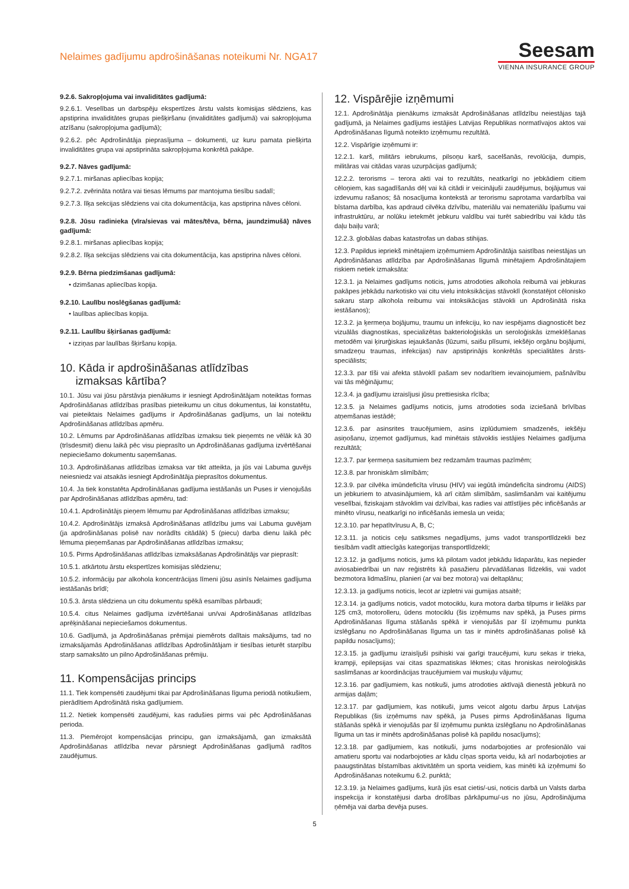Nelaimes gadījumu apdrošināšanas noteikumi Nr. NGA17
Seesam
VIENNA INSURANCE GROUP
9.2.6. Sakropļojuma vai invaliditātes gadījumā:
9.2.6.1. Veselības un darbspēju ekspertīzes ārstu valsts komisijas slēdziens, kas apstiprina invaliditātes grupas piešķiršanu (invaliditātes gadījumā) vai sakropļojuma atzīšanu (sakropļojuma gadījumā);
9.2.6.2. pēc Apdrošinātāja pieprasījuma – dokumenti, uz kuru pamata piešķirta invaliditātes grupa vai apstiprināta sakropļojuma konkrētā pakāpe.
9.2.7. Nāves gadījumā:
9.2.7.1. miršanas apliecības kopija;
9.2.7.2. zvērināta notāra vai tiesas lēmums par mantojuma tiesību sadalī;
9.2.7.3. līķa sekcijas slēdziens vai cita dokumentācija, kas apstiprina nāves cēloni.
9.2.8. Jūsu radinieka (vīra/sievas vai mātes/tēva, bērna, jaundzimušā) nāves gadījumā:
9.2.8.1. miršanas apliecības kopija;
9.2.8.2. līķa sekcijas slēdziens vai cita dokumentācija, kas apstiprina nāves cēloni.
9.2.9. Bērna piedzimšanas gadījumā:
• dzimšanas apliecības kopija.
9.2.10. Laulību noslēgšanas gadījumā:
• laulības apliecības kopija.
9.2.11. Laulību šķiršanas gadījumā:
• izziņas par laulības šķiršanu kopija.
10. Kāda ir apdrošināšanas atlīdzības
izmaksas kārtība?
10.1. Jūsu vai jūsu pārstāvja pienākums ir iesniegt Apdrošinātājam noteiktas formas Apdrošināšanas atlīdzības prasības pieteikumu un citus dokumentus, lai konstatētu, vai pieteiktais Nelaimes gadījums ir Apdrošināšanas gadījums, un lai noteiktu Apdrošināšanas atlīdzības apmēru.
10.2. Lēmums par Apdrošināšanas atlīdzības izmaksu tiek pieņemts ne vēlāk kā 30 (trīsdesmit) dienu laikā pēc visu pieprasīto un Apdrošināšanas gadījuma izvērtēšanai nepieciešamo dokumentu saņemšanas.
10.3. Apdrošināšanas atlīdzības izmaksa var tikt atteikta, ja jūs vai Labuma guvējs neiesniedz vai atsakās iesniegt Apdrošinātāja pieprasītos dokumentus.
10.4. Ja tiek konstatēta Apdrošināšanas gadījuma iestāšanās un Puses ir vienojušās par Apdrošināšanas atlīdzības apmēru, tad:
10.4.1. Apdrošinātājs pieņem lēmumu par Apdrošināšanas atlīdzības izmaksu;
10.4.2. Apdrošinātājs izmaksā Apdrošināšanas atlīdzību jums vai Labuma guvējam (ja apdrošināšanas polisē nav norādīts citādāk) 5 (piecu) darba dienu laikā pēc lēmuma pieņemšanas par Apdrošināšanas atlīdzības izmaksu;
10.5. Pirms Apdrošināšanas atlīdzības izmaksāšanas Apdrošinātājs var pieprasīt:
10.5.1. atkārtotu ārstu ekspertīzes komisijas slēdzienu;
10.5.2. informāciju par alkohola koncentrācijas līmeni jūsu asinīs Nelaimes gadījuma iestāšanās brīdī;
10.5.3. ārsta slēdziena un citu dokumentu spēkā esamības pārbaudi;
10.5.4. citus Nelaimes gadījuma izvērtēšanai un/vai Apdrošināšanas atlīdzības aprēķināšanai nepieciešamos dokumentus.
10.6. Gadījumā, ja Apdrošināšanas prēmijai piemērots dalītais maksājums, tad no izmaksājamās Apdrošināšanas atlīdzības Apdrošinātājam ir tiesības ieturēt starpību starp samaksāto un pilno Apdrošināšanas prēmiju.
11. Kompensācijas princips
11.1. Tiek kompensēti zaudējumi tikai par Apdrošināšanas līguma periodā notikušiem, pierādītiem Apdrošinātā riska gadījumiem.
11.2. Netiek kompensēti zaudējumi, kas radušies pirms vai pēc Apdrošināšanas perioda.
11.3. Piemērojot kompensācijas principu, gan izmaksājamā, gan izmaksātā Apdrošināšanas atlīdzība nevar pārsniegt Apdrošināšanas gadījumā radītos zaudējumus.
12. Vispārējie izņēmumi
12.1. Apdrošinātāja pienākums izmaksāt Apdrošināšanas atlīdzību neiestājas tajā gadījumā, ja Nelaimes gadījums iestājies Latvijas Republikas normatīvajos aktos vai Apdrošināšanas līgumā noteikto izņēmumu rezultātā.
12.2. Vispārīgie izņēmumi ir:
12.2.1. karš, militārs iebrukums, pilsoņu karš, sacelšanās, revolūcija, dumpis, militāras vai citādas varas uzurpācijas gadījumā;
12.2.2. terorisms – terora akti vai to rezultāts, neatkarīgi no jebkādiem citiem cēloņiem, kas sagadīšanās dēļ vai kā citādi ir veicinājuši zaudējumus, bojājumus vai izdevumu rašanos; šā nosacījuma kontekstā ar terorismu saprotama vardarbība vai bīstama darbība, kas apdraud cilvēka dzīvību, materiālu vai nemateriālu īpašumu vai infrastruktūru, ar nolūku ietekmēt jebkuru valdību vai turēt sabiedrību vai kādu tās daļu baiļu varā;
12.2.3. globālas dabas katastrofas un dabas stihijas.
12.3. Papildus iepriekš minētajiem izņēmumiem Apdrošinātāja saistības neiestājas un Apdrošināšanas atlīdzība par Apdrošināšanas līgumā minētajiem Apdrošinātajiem riskiem netiek izmaksāta:
12.3.1. ja Nelaimes gadījums noticis, jums atrodoties alkohola reibumā vai jebkuras pakāpes jebkādu narkotisko vai citu vielu intoksikācijas stāvoklī (konstatējot cēlonisko sakaru starp alkohola reibumu vai intoksikācijas stāvokli un Apdrošinātā riska iestāšanos);
12.3.2. ja ķermeņa bojājumu, traumu un infekciju, ko nav iespējams diagnosticēt bez vizuālās diagnostikas, specializētas bakterioloģiskās un seroloģiskās izmeklēšanas metodēm vai ķirurģiskas iejaukšanās (lūzumi, saišu plīsumi, iekšējo orgānu bojājumi, smadzeņu traumas, infekcijas) nav apstiprinājis konkrētās specialitātes ārsts-speciālists;
12.3.3. par tīši vai afekta stāvoklī pašam sev nodarītiem ievainojumiem, pašnāvību vai tās mēģinājumu;
12.3.4. ja gadījumu izraisījusi jūsu prettiesiska rīcība;
12.3.5. ja Nelaimes gadījums noticis, jums atrodoties soda izciešanā brīvības atņemšanas iestādē;
12.3.6. par asinsrites traucējumiem, asins izplūdumiem smadzenēs, iekšēju asiņošanu, izņemot gadījumus, kad minētais stāvoklis iestājies Nelaimes gadījuma rezultātā;
12.3.7. par ķermeņa sasitumiem bez redzamām traumas pazīmēm;
12.3.8. par hroniskām slimībām;
12.3.9. par cilvēka imūndeficīta vīrusu (HIV) vai iegūtā imūndeficīta sindromu (AIDS) un jebkuriem to atvasinājumiem, kā arī citām slimībām, saslimšanām vai kaitējumu veselībai, fiziskajam stāvoklim vai dzīvībai, kas radies vai attīstījies pēc inficēšanās ar minēto vīrusu, neatkarīgi no inficēšanās iemesla un veida;
12.3.10. par hepatītvīrusu A, B, C;
12.3.11. ja noticis ceļu satiksmes negadījums, jums vadot transportlīdzekli bez tiesībām vadīt attiecīgās kategorijas transportlīdzekli;
12.3.12. ja gadījums noticis, jums kā pilotam vadot jebkādu lidaparātu, kas nepieder aviosabiedrībai un nav reģistrēts kā pasažieru pārvadāšanas līdzeklis, vai vadot bezmotora lidmašīnu, planieri (ar vai bez motora) vai deltaplānu;
12.3.13. ja gadījums noticis, lecot ar izpletni vai gumijas atsaitē;
12.3.14. ja gadījums noticis, vadot motociklu, kura motora darba tilpums ir lielāks par 125 cm3, motorolleru, ūdens motociklu (šis izņēmums nav spēkā, ja Puses pirms Apdrošināšanas līguma stāšanās spēkā ir vienojušās par šī izņēmumu punkta izslēgšanu no Apdrošināšanas līguma un tas ir minēts apdrošināšanas polisē kā papildu nosacījums);
12.3.15. ja gadījumu izraisījuši psihiski vai garīgi traucējumi, kuru sekas ir trieka, krampji, epilepsijas vai citas spazmatiskas lēkmes; citas hroniskas neiroloģiskās saslimšanas ar koordinācijas traucējumiem vai muskuļu vājumu;
12.3.16. par gadījumiem, kas notikuši, jums atrodoties aktīvajā dienestā jebkurā no armijas daļām;
12.3.17. par gadījumiem, kas notikuši, jums veicot algotu darbu ārpus Latvijas Republikas (šis izņēmums nav spēkā, ja Puses pirms Apdrošināšanas līguma stāšanās spēkā ir vienojušās par šī izņēmumu punkta izslēgšanu no Apdrošināšanas līguma un tas ir minēts apdrošināšanas polisē kā papildu nosacījums);
12.3.18. par gadījumiem, kas notikuši, jums nodarbojoties ar profesionālo vai amatieru sportu vai nodarbojoties ar kādu cīņas sporta veidu, kā arī nodarbojoties ar paaugstinātas bīstamības aktivitātēm un sporta veidiem, kas minēti kā izņēmumi šo Apdrošināšanas noteikumu 6.2. punktā;
12.3.19. ja Nelaimes gadījums, kurā jūs esat cietis/-usi, noticis darbā un Valsts darba inspekcija ir konstatējusi darba drošības pārkāpumu/-us no jūsu, Apdrošinājuma ņēmēja vai darba devēja puses.
5